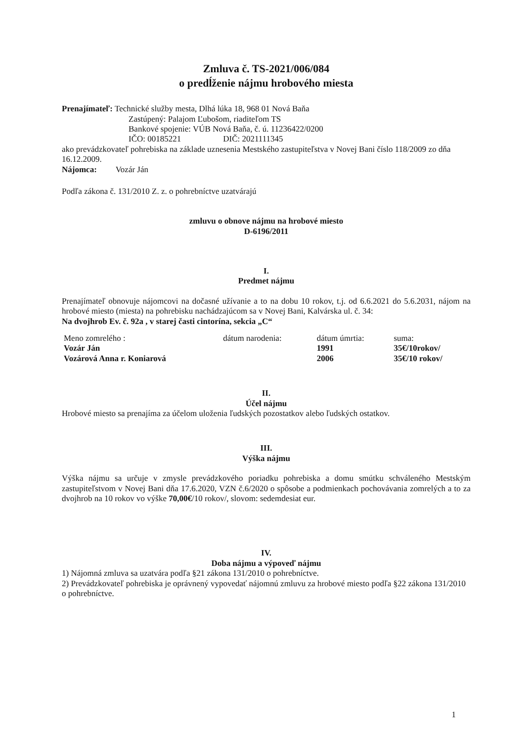Zmluva č. TS-2021/006/084
o predĺženie nájmu hrobového miesta
Prenajímateľ: Technické služby mesta, Dlhá lúka 18, 968 01 Nová Baňa
Zastúpený: Palajom Ľubošom, riaditeľom TS
Bankové spojenie: VÚB Nová Baňa, č. ú. 11236422/0200
IČO: 00185221 DIČ: 2021111345
ako prevádzkovateľ pohrebiska na základe uznesenia Mestského zastupiteľstva v Novej Bani číslo 118/2009 zo dňa 16.12.2009.
Nájomca: Vozár Ján
Podľa zákona č. 131/2010 Z. z. o pohrebníctve uzatvárajú
zmluvu o obnove nájmu na hrobové miesto
D-6196/2011
I.
Predmet nájmu
Prenajímateľ obnovuje nájomcovi na dočasné užívanie a to na dobu 10 rokov, t.j. od 6.6.2021 do 5.6.2031, nájom na hrobové miesto (miesta) na pohrebisku nachádzajúcom sa v Novej Bani, Kalvárska ul. č. 34:
Na dvojhrob Ev. č. 92a , v starej časti cintorína, sekcia „C“
| Meno zomrelého : | dátum narodenia: | dátum úmrtia: | suma: |
| --- | --- | --- | --- |
| Vozár Ján | | 1991 | 35€/10rokov/ |
| Vozárová Anna r. Koniarová | | 2006 | 35€/10 rokov/ |
II.
Účel nájmu
Hrobové miesto sa prenajíma za účelom uloženia ľudských pozostatkov alebo ľudských ostatkov.
III.
Výška nájmu
Výška nájmu sa určuje v zmysle prevádzkového poriadku pohrebiska a domu smútku schváleného Mestským zastupiteľstvom v Novej Bani dňa 17.6.2020, VZN č.6/2020 o spôsobe a podmienkach pochovávania zomrelých a to za dvojhrob na 10 rokov vo výške 70,00€/10 rokov/, slovom: sedemdesiat eur.
IV.
Doba nájmu a výpoveď nájmu
1) Nájomná zmluva sa uzatvára podľa §21 zákona 131/2010 o pohrebníctve.
2) Prevádzkovateľ pohrebiska je oprávnený vypovedať nájomnú zmluvu za hrobové miesto podľa §22 zákona 131/2010 o pohrebníctve.
1